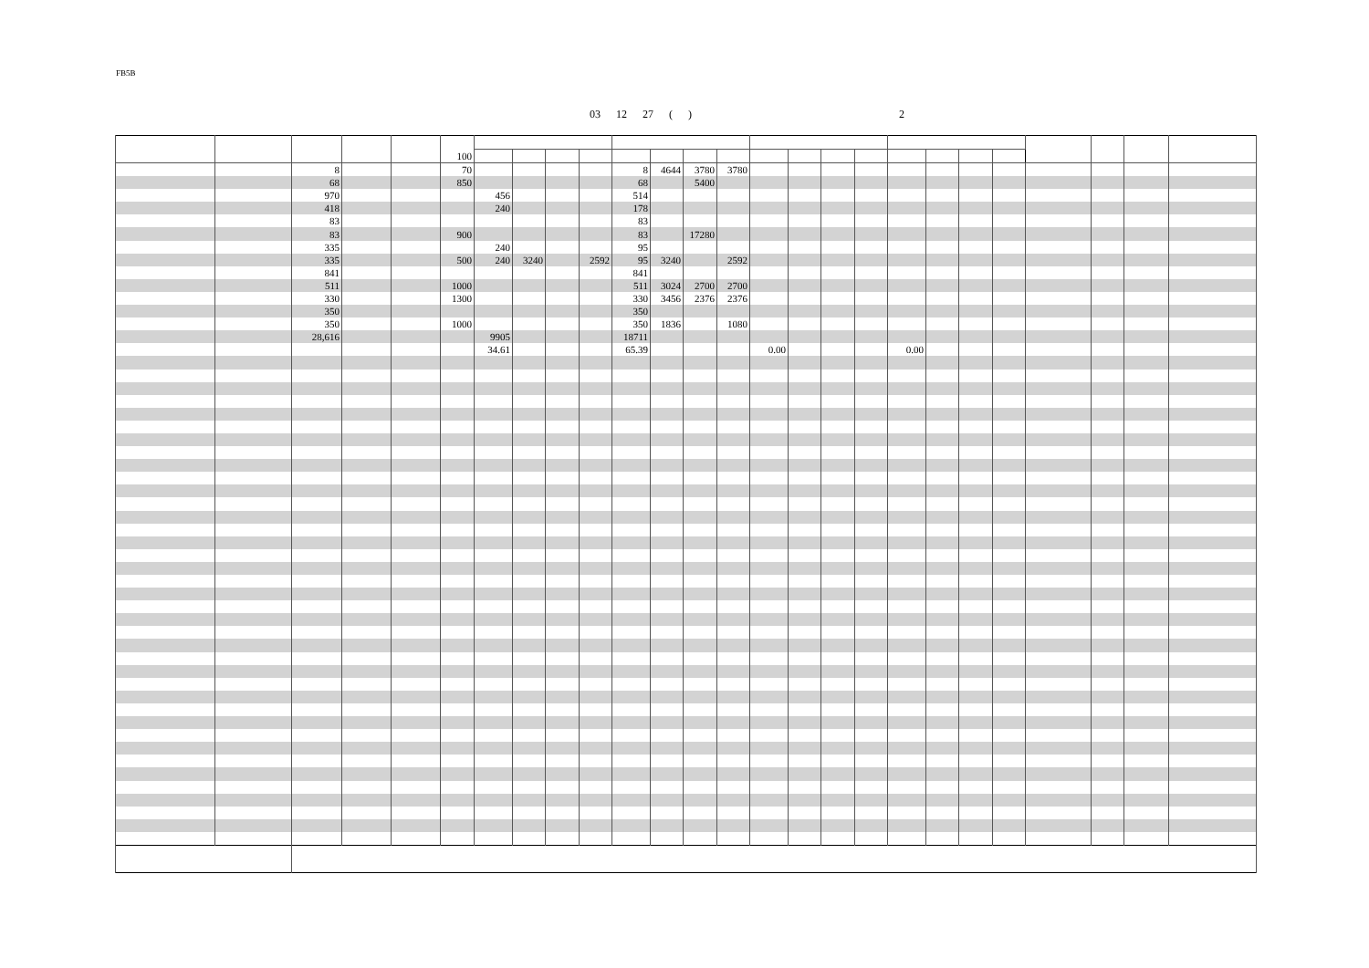FB5B
03 12 27 ( ) 2
| | | | | | 100 | | | | | | | | | | | | | | | | | | | | |
| --- | --- | --- | --- | --- | --- | --- | --- | --- | --- | --- | --- | --- | --- | --- | --- | --- | --- | --- | --- | --- | --- | --- | --- | --- | --- |
| | | 8 | | | 70 | | | | | 8 | 4644 | 3780 | 3780 | | | | | | | | | | | | |
| | | 68 | | | 850 | | | | | 68 | | 5400 | | | | | | | | | | | | | |
| | | 970 | | | | 456 | | | | 514 | | | | | | | | | | | | | | | |
| | | 418 | | | | 240 | | | | 178 | | | | | | | | | | | | | | | |
| | | 83 | | | | | | | | 83 | | | | | | | | | | | | | | | |
| | | 83 | | | 900 | | | | | 83 | | 17280 | | | | | | | | | | | | | |
| | | 335 | | | | 240 | | | | 95 | | | | | | | | | | | | | | | |
| | | 335 | | | 500 | 240 | 3240 | | 2592 | 95 | 3240 | | 2592 | | | | | | | | | | | | |
| | | 841 | | | | | | | | 841 | | | | | | | | | | | | | | | |
| | | 511 | | | 1000 | | | | | 511 | 3024 | 2700 | 2700 | | | | | | | | | | | | |
| | | 330 | | | 1300 | | | | | 330 | 3456 | 2376 | 2376 | | | | | | | | | | | | |
| | | 350 | | | | | | | | 350 | | | | | | | | | | | | | | | |
| | | 350 | | | 1000 | | | | | 350 | 1836 | | 1080 | | | | | | | | | | | | |
| | | 28,616 | | | | 9905 | | | | 18711 | | | | | | | | | | | | | | | |
| | | | | | | 34.61 | | | | 65.39 | | | | 0.00 | | | | 0.00 | | | | | | | |